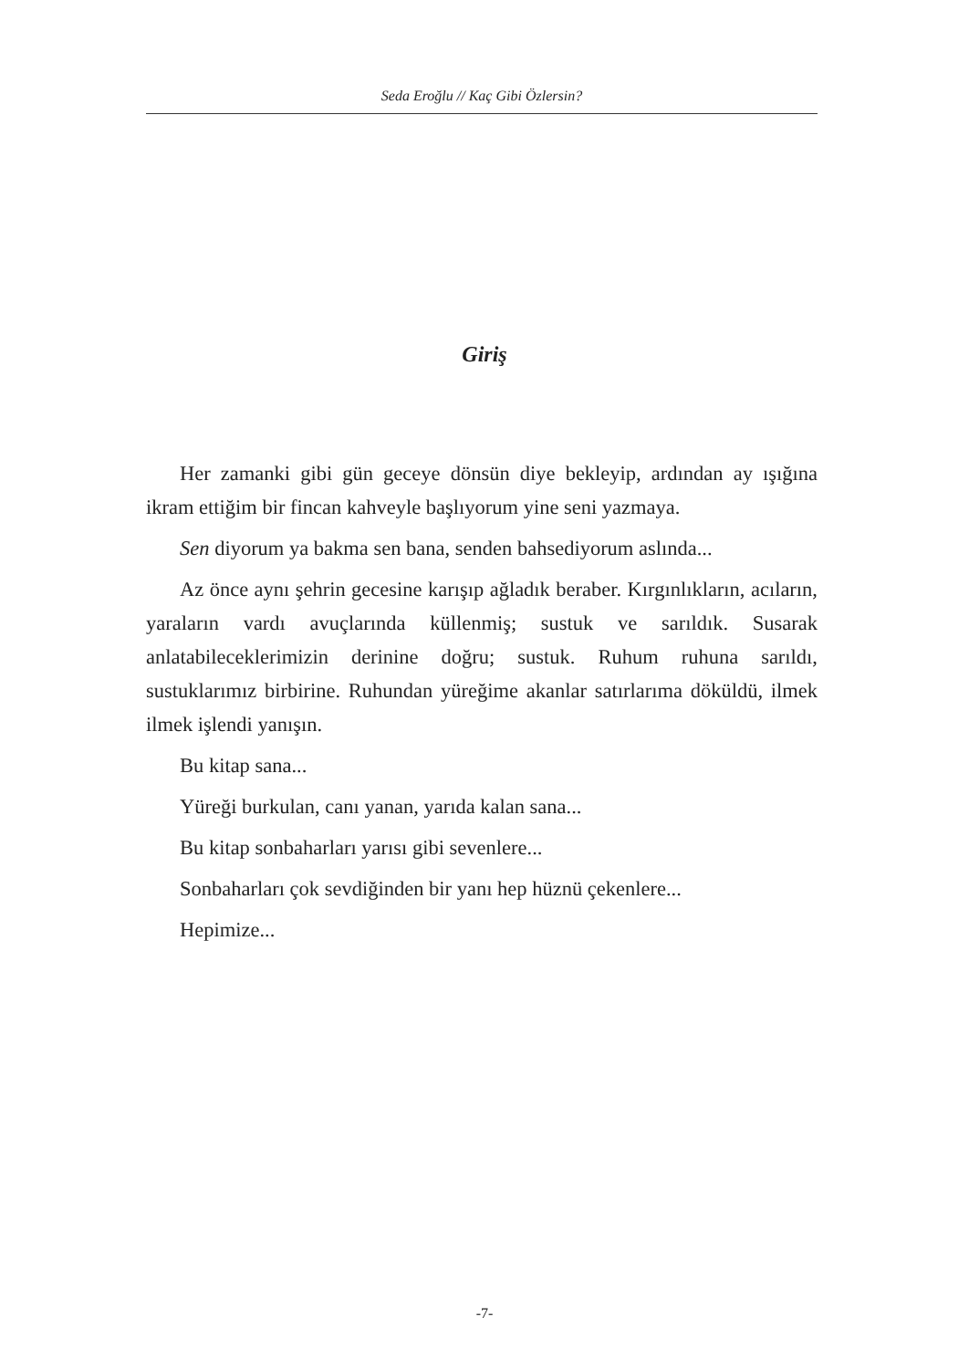Seda Eroğlu // Kaç Gibi Özlersin?
Giriş
Her zamanki gibi gün geceye dönsün diye bekleyip, ardından ay ışığına ikram ettiğim bir fincan kahveyle başlıyorum yine seni yazmaya.
Sen diyorum ya bakma sen bana, senden bahsediyorum aslında...
Az önce aynı şehrin gecesine karışıp ağladık beraber. Kırgınlıkların, acıların, yaraların vardı avuçlarında küllenmiş; sustuk ve sarıldık. Susarak anlatabileceklerimizin derinine doğru; sustuk. Ruhum ruhuna sarıldı, sustuklarımız birbirine. Ruhundan yüreğime akanlar satırlarıma döküldü, ilmek ilmek işlendi yanışın.
Bu kitap sana...
Yüreği burkulan, canı yanan, yarıda kalan sana...
Bu kitap sonbaharları yarısı gibi sevenlere...
Sonbaharları çok sevdiğinden bir yanı hep hüznü çekenlere...
Hepimize...
-7-